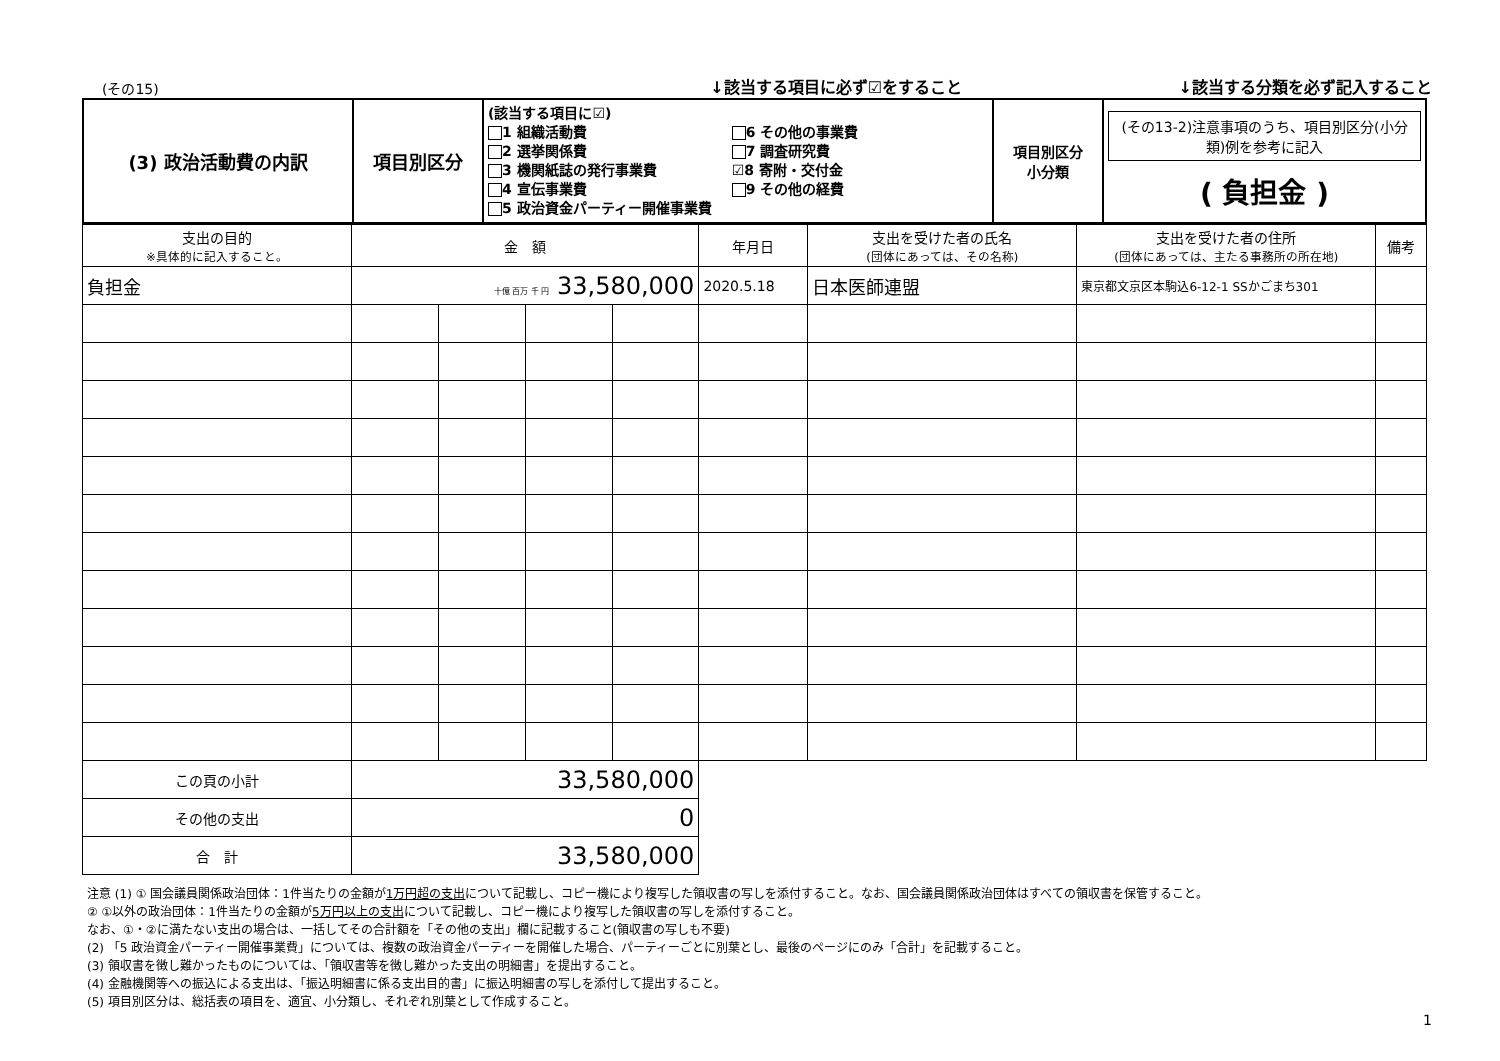(その15)
↓該当する項目に必ず☑をすること
↓該当する分類を必ず記入すること
| (3) 政治活動費の内訳 | 項目別区分 | (該当する項目に☑) 1 組織活動費 2 選挙関係費 3 機関紙誌の発行事業費 4 宣伝事業費 5 政治資金パーティー開催事業費 6 その他の事業費 7 調査研究費 ☑8 寄附・交付金 9 その他の経費 | 項目別区分 小分類 | (その13-2)注意事項のうち、項目別区分(小分類)例を参考に記入 ( 負担金 ) |
| 支出の目的 ※具体的に記入すること。 | 金 額 | | | | 年月日 | 支出を受けた者の氏名 (団体にあっては、その名称) | 支出を受けた者の住所 (団体にあっては、主たる事務所の所在地) | 備考 |
| --- | --- | --- | --- | --- | --- | --- | --- | --- |
| 負担金 | 十億 百万 千 円 33,580,000 | | | | 2020.5.18 | 日本医師連盟 | 東京都文京区本駒込6-12-1 SSかごまち301 | |
| この頁の小計 | 33,580,000 | | | | | | | |
| その他の支出 | 0 | | | | | | | |
| 合 計 | 33,580,000 | | | | | | | |
注意 (1) ① 国会議員関係政治団体：1件当たりの金額が1万円超の支出について記載し、コピー機により複写した領収書の写しを添付すること。なお、国会議員関係政治団体はすべての領収書を保管すること。
② ①以外の政治団体：1件当たりの金額が5万円以上の支出について記載し、コピー機により複写した領収書の写しを添付すること。
なお、①・②に満たない支出の場合は、一括してその合計額を「その他の支出」欄に記載すること(領収書の写しも不要)
(2) 「5 政治資金パーティー開催事業費」については、複数の政治資金パーティーを開催した場合、パーティーごとに別葉とし、最後のページにのみ「合計」を記載すること。
(3) 領収書を徴し難かったものについては、「領収書等を徴し難かった支出の明細書」を提出すること。
(4) 金融機関等への振込による支出は、「振込明細書に係る支出目的書」に振込明細書の写しを添付して提出すること。
(5) 項目別区分は、総括表の項目を、適宜、小分類し、それぞれ別葉として作成すること。
1